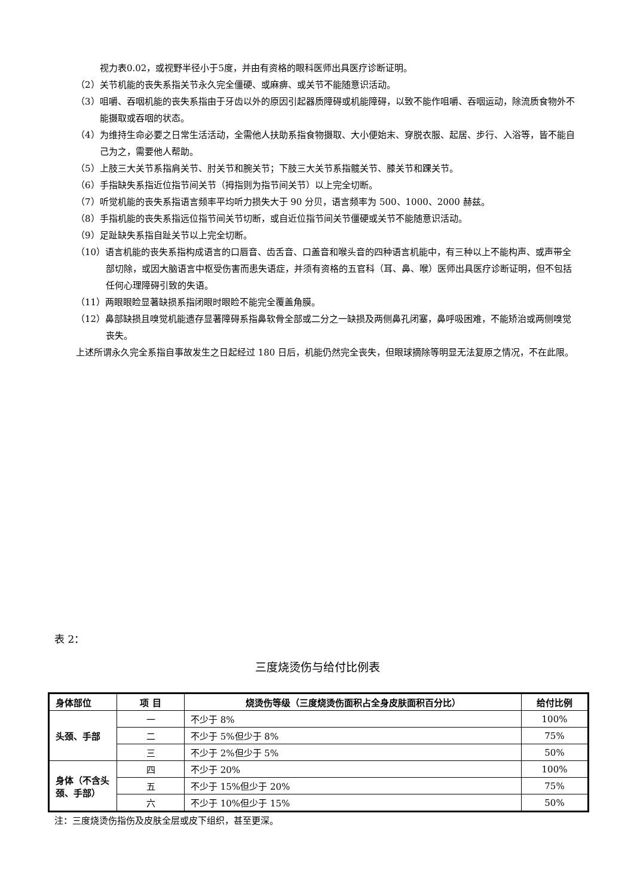视力表0.02，或视野半径小于5度，并由有资格的眼科医师出具医疗诊断证明。
（2）关节机能的丧失系指关节永久完全僵硬、或麻痹、或关节不能随意识活动。
（3）咀嚼、吞咽机能的丧失系指由于牙齿以外的原因引起器质障碍或机能障碍，以致不能作咀嚼、吞咽运动，除流质食物外不能摄取或吞咽的状态。
（4）为维持生命必要之日常生活活动，全需他人扶助系指食物摄取、大小便始末、穿脱衣服、起居、步行、入浴等，皆不能自己为之，需要他人帮助。
（5）上肢三大关节系指肩关节、肘关节和腕关节；下肢三大关节系指髋关节、膝关节和踝关节。
（6）手指缺失系指近位指节间关节（拇指则为指节间关节）以上完全切断。
（7）听觉机能的丧失系指语言频率平均听力损失大于 90 分贝，语言频率为 500、1000、2000 赫兹。
（8）手指机能的丧失系指远位指节间关节切断，或自近位指节间关节僵硬或关节不能随意识活动。
（9）足趾缺失系指自趾关节以上完全切断。
（10）语言机能的丧失系指构成语言的口唇音、齿舌音、口盖音和喉头音的四种语言机能中，有三种以上不能构声、或声带全部切除，或因大脑语言中枢受伤害而患失语症，并须有资格的五官科（耳、鼻、喉）医师出具医疗诊断证明，但不包括任何心理障碍引致的失语。
（11）两眼眼睑显著缺损系指闭眼时眼睑不能完全覆盖角膜。
（12）鼻部缺损且嗅觉机能遗存显著障碍系指鼻软骨全部或二分之一缺损及两侧鼻孔闭塞，鼻呼吸困难，不能矫治或两侧嗅觉丧失。
上述所谓永久完全系指自事故发生之日起经过 180 日后，机能仍然完全丧失，但眼球摘除等明显无法复原之情况，不在此限。
表 2：
三度烧烫伤与给付比例表
| 身体部位 | 项 目 | 烧烫伤等级（三度烧烫伤面积占全身皮肤面积百分比） | 给付比例 |
| --- | --- | --- | --- |
| 头颈、手部 | 一 | 不少于 8% | 100% |
| | 二 | 不少于 5%但少于 8% | 75% |
| | 三 | 不少于 2%但少于 5% | 50% |
| 身体（不含头颈、手部） | 四 | 不少于 20% | 100% |
| | 五 | 不少于 15%但少于 20% | 75% |
| | 六 | 不少于 10%但少于 15% | 50% |
注：三度烧烫伤指伤及皮肤全层或皮下组织，甚至更深。